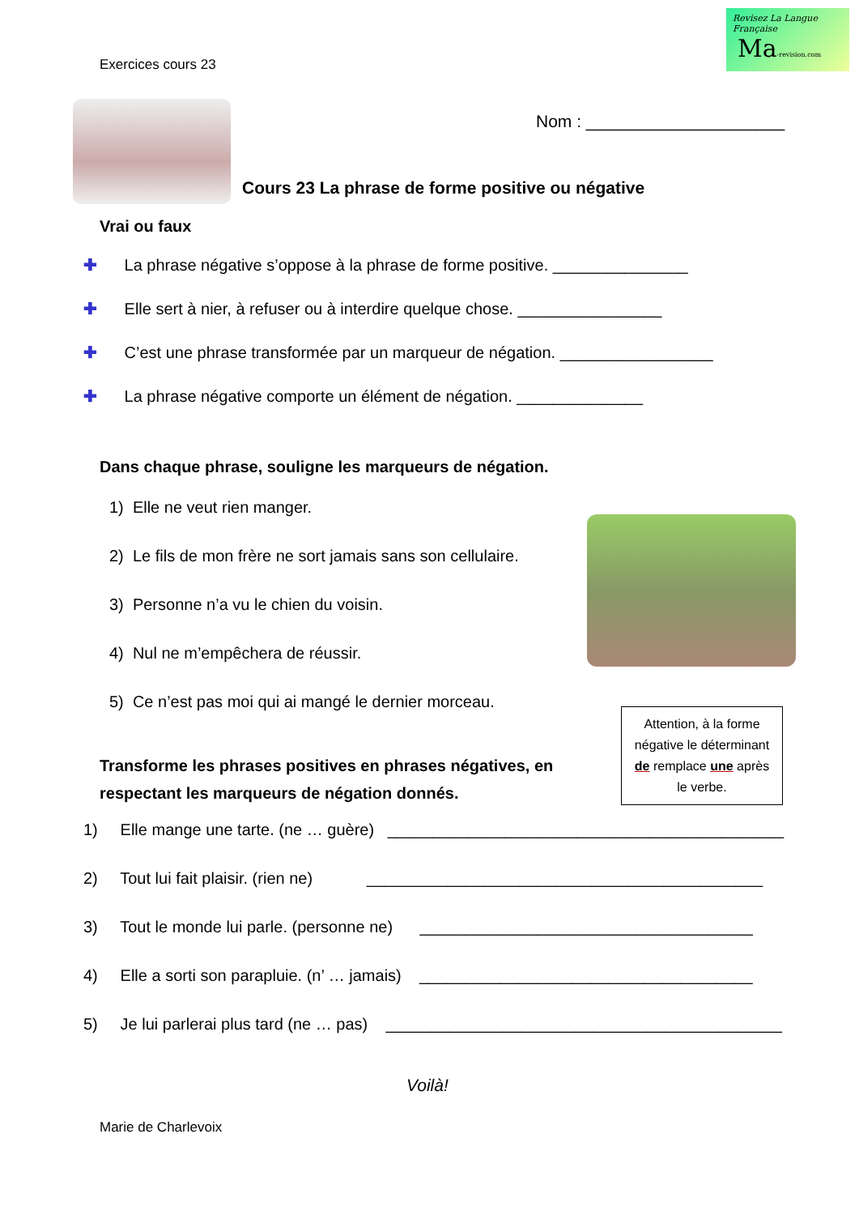Exercices cours 23
Revisez La Langue Française
Ma-revision.com
Nom : _____________________
Cours 23 La phrase de forme positive ou négative
Vrai ou faux
✚ La phrase négative s’oppose à la phrase de forme positive. _______________
✚ Elle sert à nier, à refuser ou à interdire quelque chose. ________________
✚ C’est une phrase transformée par un marqueur de négation. _________________
✚ La phrase négative comporte un élément de négation. ______________
Dans chaque phrase, souligne les marqueurs de négation.
1) Elle ne veut rien manger.
2) Le fils de mon frère ne sort jamais sans son cellulaire.
3) Personne n’a vu le chien du voisin.
4) Nul ne m’empêchera de réussir.
5) Ce n’est pas moi qui ai mangé le dernier morceau.
Attention, à la forme
négative le déterminant
de remplace une après
le verbe.
Transforme les phrases positives en phrases négatives, en
respectant les marqueurs de négation donnés.
1) Elle mange une tarte. (ne … guère) ____________________________________________
2) Tout lui fait plaisir. (rien ne) ____________________________________________
3) Tout le monde lui parle. (personne ne) _____________________________________
4) Elle a sorti son parapluie. (n’ … jamais) _____________________________________
5) Je lui parlerai plus tard (ne … pas) ____________________________________________
Voilà!
Marie de Charlevoix